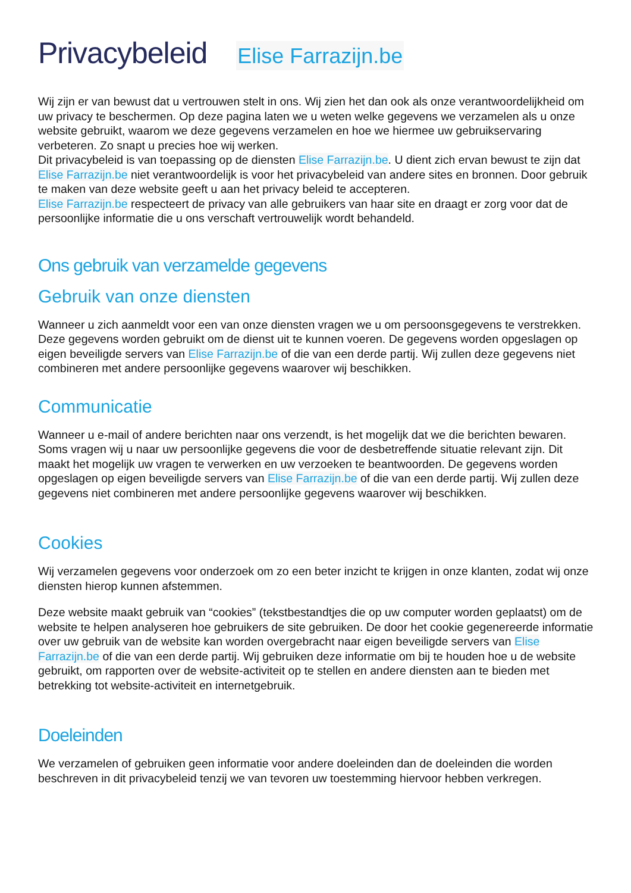Privacybeleid Elise Farrazijn.be
Wij zijn er van bewust dat u vertrouwen stelt in ons. Wij zien het dan ook als onze verantwoordelijkheid om uw privacy te beschermen. Op deze pagina laten we u weten welke gegevens we verzamelen als u onze website gebruikt, waarom we deze gegevens verzamelen en hoe we hiermee uw gebruikservaring verbeteren. Zo snapt u precies hoe wij werken.
Dit privacybeleid is van toepassing op de diensten Elise Farrazijn.be. U dient zich ervan bewust te zijn dat Elise Farrazijn.be niet verantwoordelijk is voor het privacybeleid van andere sites en bronnen. Door gebruik te maken van deze website geeft u aan het privacy beleid te accepteren.
Elise Farrazijn.be respecteert de privacy van alle gebruikers van haar site en draagt er zorg voor dat de persoonlijke informatie die u ons verschaft vertrouwelijk wordt behandeld.
Ons gebruik van verzamelde gegevens
Gebruik van onze diensten
Wanneer u zich aanmeldt voor een van onze diensten vragen we u om persoonsgegevens te verstrekken. Deze gegevens worden gebruikt om de dienst uit te kunnen voeren. De gegevens worden opgeslagen op eigen beveiligde servers van Elise Farrazijn.be of die van een derde partij. Wij zullen deze gegevens niet combineren met andere persoonlijke gegevens waarover wij beschikken.
Communicatie
Wanneer u e-mail of andere berichten naar ons verzendt, is het mogelijk dat we die berichten bewaren. Soms vragen wij u naar uw persoonlijke gegevens die voor de desbetreffende situatie relevant zijn. Dit maakt het mogelijk uw vragen te verwerken en uw verzoeken te beantwoorden. De gegevens worden opgeslagen op eigen beveiligde servers van Elise Farrazijn.be of die van een derde partij. Wij zullen deze gegevens niet combineren met andere persoonlijke gegevens waarover wij beschikken.
Cookies
Wij verzamelen gegevens voor onderzoek om zo een beter inzicht te krijgen in onze klanten, zodat wij onze diensten hierop kunnen afstemmen.
Deze website maakt gebruik van “cookies” (tekstbestandtjes die op uw computer worden geplaatst) om de website te helpen analyseren hoe gebruikers de site gebruiken. De door het cookie gegenereerde informatie over uw gebruik van de website kan worden overgebracht naar eigen beveiligde servers van Elise Farrazijn.be of die van een derde partij. Wij gebruiken deze informatie om bij te houden hoe u de website gebruikt, om rapporten over de website-activiteit op te stellen en andere diensten aan te bieden met betrekking tot website-activiteit en internetgebruik.
Doeleinden
We verzamelen of gebruiken geen informatie voor andere doeleinden dan de doeleinden die worden beschreven in dit privacybeleid tenzij we van tevoren uw toestemming hiervoor hebben verkregen.